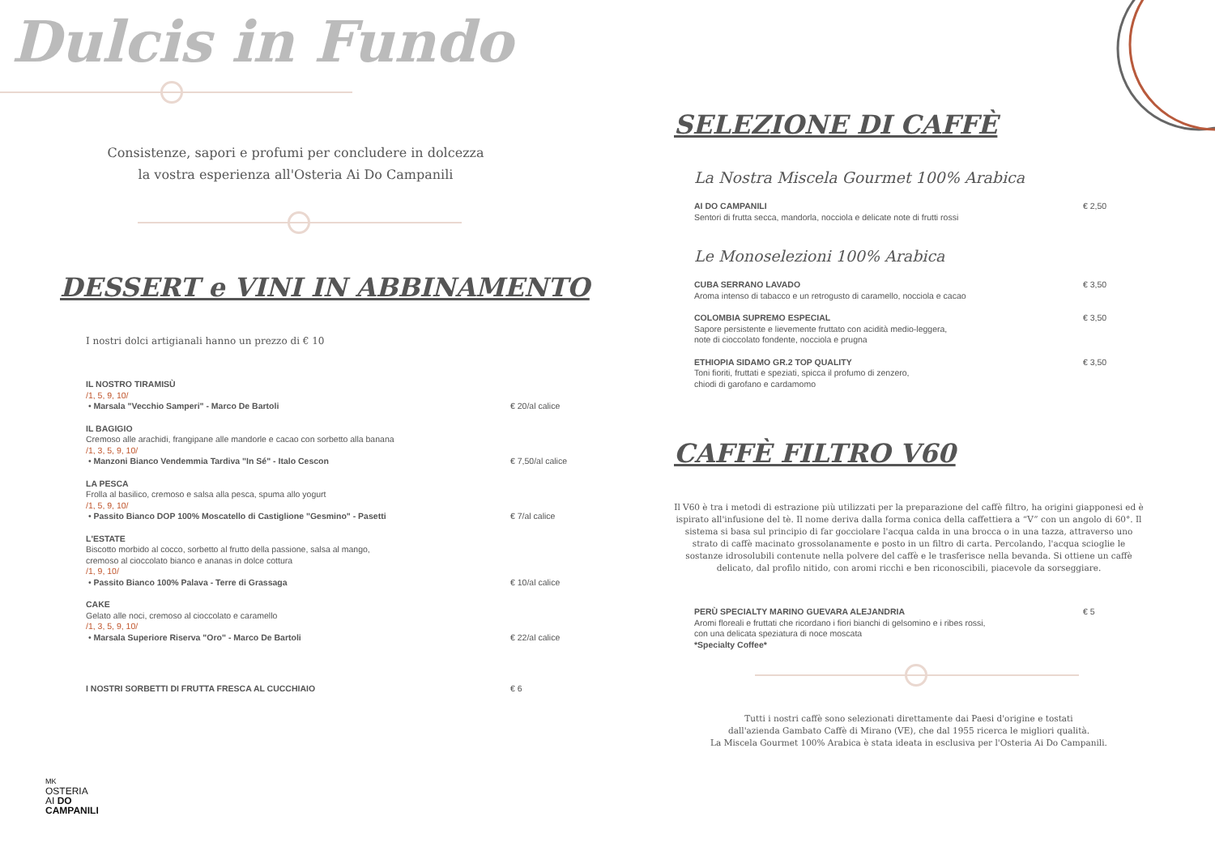Dulcis in Fundo
Consistenze, sapori e profumi per concludere in dolcezza
la vostra esperienza all'Osteria Ai Do Campanili
DESSERT e VINI IN ABBINAMENTO
I nostri dolci artigianali hanno un prezzo di € 10
IL NOSTRO TIRAMISÙ
/1, 5, 9, 10/
• Marsala "Vecchio Samperi" - Marco De Bartoli
€ 20/al calice
IL BAGIGIO
Cremoso alle arachidi, frangipane alle mandorle e cacao con sorbetto alla banana
/1, 3, 5, 9, 10/
• Manzoni Bianco Vendemmia Tardiva "In Sé" - Italo Cescon
€ 7,50/al calice
LA PESCA
Frolla al basilico, cremoso e salsa alla pesca, spuma allo yogurt
/1, 5, 9, 10/
• Passito Bianco DOP 100% Moscatello di Castiglione "Gesmino" - Pasetti
€ 7/al calice
L'ESTATE
Biscotto morbido al cocco, sorbetto al frutto della passione, salsa al mango,
cremoso al cioccolato bianco e ananas in dolce cottura
/1, 9, 10/
• Passito Bianco 100% Palava - Terre di Grassaga
€ 10/al calice
CAKE
Gelato alle noci, cremoso al cioccolato e caramello
/1, 3, 5, 9, 10/
• Marsala Superiore Riserva "Oro" - Marco De Bartoli
€ 22/al calice
I NOSTRI SORBETTI DI FRUTTA FRESCA AL CUCCHIAIO
€ 6
ΜΚ
OSTERIA
AI DO
CAMPANILI
SELEZIONE DI CAFFÈ
La Nostra Miscela Gourmet 100% Arabica
AI DO CAMPANILI
Sentori di frutta secca, mandorla, nocciola e delicate note di frutti rossi
€ 2,50
Le Monoselezioni 100% Arabica
CUBA SERRANO LAVADO
Aroma intenso di tabacco e un retrogusto di caramello, nocciola e cacao
€ 3,50
COLOMBIA SUPREMO ESPECIAL
Sapore persistente e lievemente fruttato con acidità medio-leggera,
note di cioccolato fondente, nocciola e prugna
€ 3,50
ETHIOPIA SIDAMO GR.2 TOP QUALITY
Toni fioriti, fruttati e speziati, spicca il profumo di zenzero,
chiodi di garofano e cardamomo
€ 3,50
CAFFÈ FILTRO V60
Il V60 è tra i metodi di estrazione più utilizzati per la preparazione del caffè filtro, ha origini giapponesi ed è ispirato all'infusione del tè. Il nome deriva dalla forma conica della caffettiera a “V” con un angolo di 60°. Il sistema si basa sul principio di far gocciolare l'acqua calda in una brocca o in una tazza, attraverso uno strato di caffè macinato grossolanamente e posto in un filtro di carta. Percolando, l'acqua scioglie le sostanze idrosolubili contenute nella polvere del caffè e le trasferisce nella bevanda. Si ottiene un caffè delicato, dal profilo nitido, con aromi ricchi e ben riconoscibili, piacevole da sorseggiare.
PERÙ SPECIALTY MARINO GUEVARA ALEJANDRIA
Aromi floreali e fruttati che ricordano i fiori bianchi di gelsomino e i ribes rossi,
con una delicata speziatura di noce moscata
*Specialty Coffee*
€ 5
Tutti i nostri caffè sono selezionati direttamente dai Paesi d'origine e tostati
dall'azienda Gambato Caffè di Mirano (VE), che dal 1955 ricerca le migliori qualità.
La Miscela Gourmet 100% Arabica è stata ideata in esclusiva per l'Osteria Ai Do Campanili.